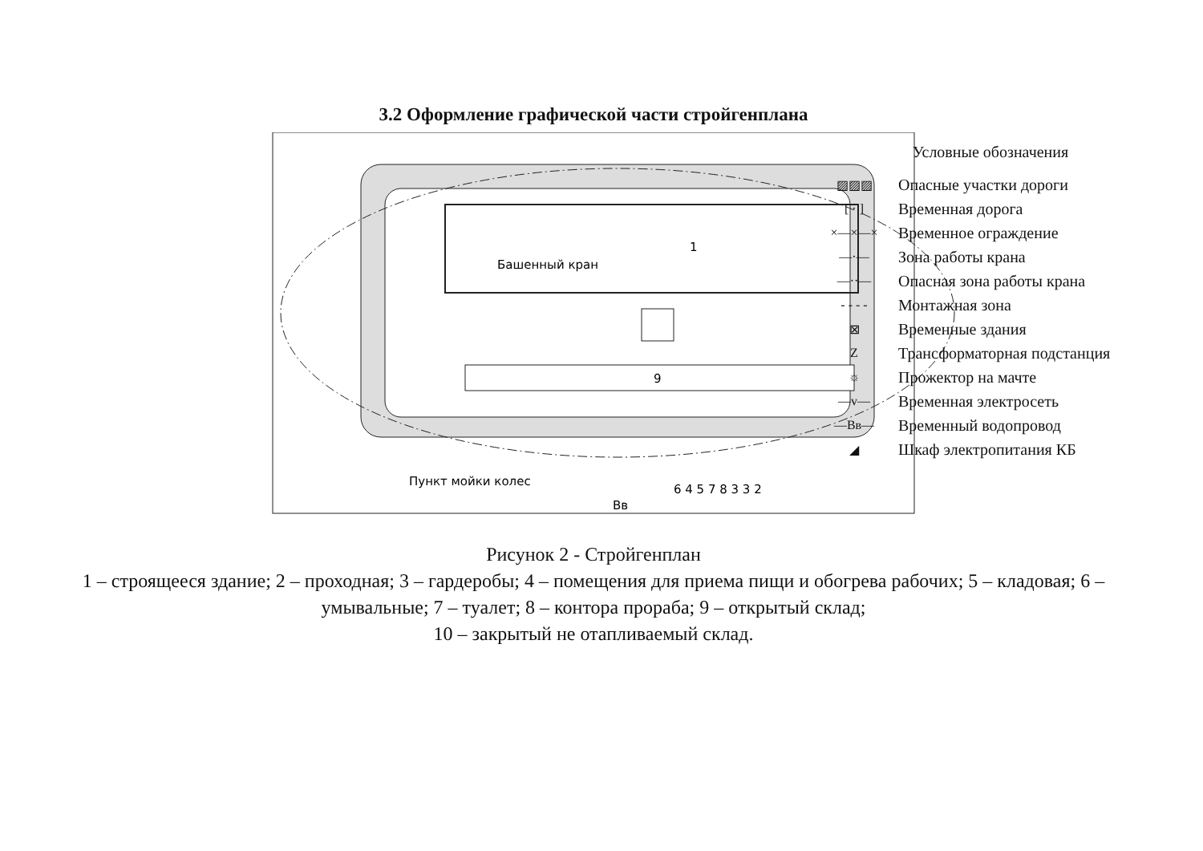3.2 Оформление графической части стройгенплана
9
1
Башенный кран
Пункт мойки колес
6 4 5 7 8 3 3 2
Вв
Условные обозначения
▨▨▨ Опасные участки дороги
[ · ] Временная дорога
×—×—× Временное ограждение
—·— Зона работы крана
—··— Опасная зона работы крана
- - - - Монтажная зона
⊠ Временные здания
Z Трансформаторная подстанция
☼ Прожектор на мачте
—v— Временная электросеть
—Вв— Временный водопровод
◢ Шкаф электропитания КБ
Рисунок 2 - Стройгенплан
1 – строящееся здание; 2 – проходная; 3 – гардеробы; 4 – помещения для приема пищи и обогрева рабочих; 5 – кладовая; 6 – умывальные; 7 – туалет; 8 – контора прораба; 9 – открытый склад;
10 – закрытый не отапливаемый склад.